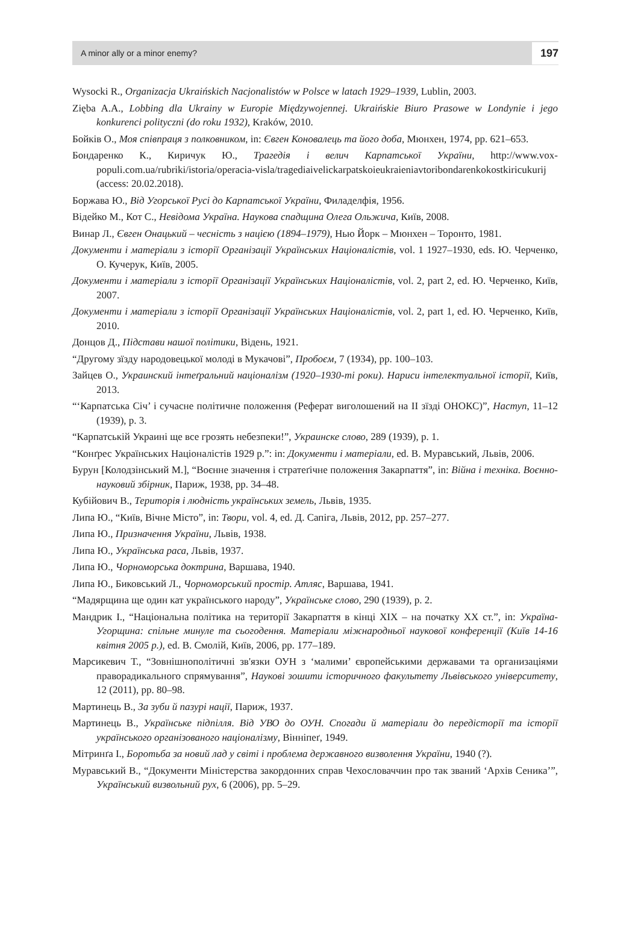A minor ally or a minor enemy? 197
Wysocki R., Organizacja Ukraińskich Nacjonalistów w Polsce w latach 1929–1939, Lublin, 2003.
Zięba A.A., Lobbing dla Ukrainy w Europie Międzywojennej. Ukraińskie Biuro Prasowe w Londynie i jego konkurenci polityczni (do roku 1932), Kraków, 2010.
Бойків О., Моя співпраця з полковником, in: Євген Коновалець та його доба, Мюнхен, 1974, pp. 621–653.
Бондаренко К., Киричук Ю., Трагедія і велич Карпатської України, http://www.vox-populi.com.ua/rubriki/istoria/operacia-visla/tragediaivelickarpatskoieukraieniavtoribondarenkokostkiricukurij (access: 20.02.2018).
Боржава Ю., Від Угорської Русі до Карпатської України, Филаделфія, 1956.
Відейко М., Кот С., Невідома Україна. Наукова спадщина Олега Ольжича, Київ, 2008.
Винар Л., Євген Онацький – чесність з нацією (1894–1979), Нью Йорк – Мюнхен – Торонто, 1981.
Документи і матеріали з історії Організації Українських Націоналістів, vol. 1 1927–1930, eds. Ю. Черченко, О. Кучерук, Київ, 2005.
Документи і матеріали з історії Організації Українських Націоналістів, vol. 2, part 2, ed. Ю. Черченко, Київ, 2007.
Документи і матеріали з історії Організації Українських Націоналістів, vol. 2, part 1, ed. Ю. Черченко, Київ, 2010.
Донцов Д., Підстави нашої політики, Відень, 1921.
“Другому зїзду народовецької молоді в Мукачові”, Пробоєм, 7 (1934), pp. 100–103.
Зайцев О., Украинский інтеґральний націоналізм (1920–1930-ті роки). Нариси інтелектуальної історії, Київ, 2013.
“‘Карпатська Січ’ і сучасне політичне положення (Реферат виголошений на II зїзді ОНОКС)”, Наступ, 11–12 (1939), p. 3.
“Карпатській Украині ще все грозять небезпеки!”, Украинске слово, 289 (1939), p. 1.
“Конґрес Українських Націоналістів 1929 р.”: in: Документи і матеріали, ed. В. Муравський, Львів, 2006.
Бурун [Колодзінський М.], “Воєнне значення і стратеґічне положення Закарпаття”, in: Війна і техніка. Воєнно-науковий збірник, Париж, 1938, pp. 34–48.
Кубійович В., Територія і людність українських земель, Львів, 1935.
Липа Ю., “Київ, Вічне Місто”, in: Твори, vol. 4, ed. Д. Сапіга, Львів, 2012, pp. 257–277.
Липа Ю., Призначення України, Львів, 1938.
Липа Ю., Українська раса, Львів, 1937.
Липа Ю., Чорноморська доктрина, Варшава, 1940.
Липа Ю., Биковський Л., Чорноморський простір. Атляс, Варшава, 1941.
“Мадярщина ще один кат українського народу”, Українське слово, 290 (1939), p. 2.
Мандрик І., “Національна політика на території Закарпаття в кінці XIX – на початку XX ст.”, in: Україна-Угорщина: спільне минуле та сьогодення. Матеріали міжнародньої наукової конференції (Київ 14-16 квітня 2005 р.), ed. В. Смолій, Київ, 2006, pp. 177–189.
Марсикевич Т., “Зовнішнополітичні зв'язки ОУН з ‘малими’ європейськими державами та организаціями праворадикального спрямування”, Наукові зошити історичного факультету Львівського університету, 12 (2011), pp. 80–98.
Мартинець В., За зуби й пазурі нації, Париж, 1937.
Мартинець В., Українське підпілля. Від УВО до ОУН. Спогади й матеріали до передісторії та історії українського організованого націоналізму, Вінніпеґ, 1949.
Мітринґа І., Боротьба за новий лад у світі і проблема державного визволення України, 1940 (?).
Муравський В., “Документи Міністерства закордонних справ Чехословаччин про так званий ‘Архів Сеника’”, Український визвольний рух, 6 (2006), pp. 5–29.